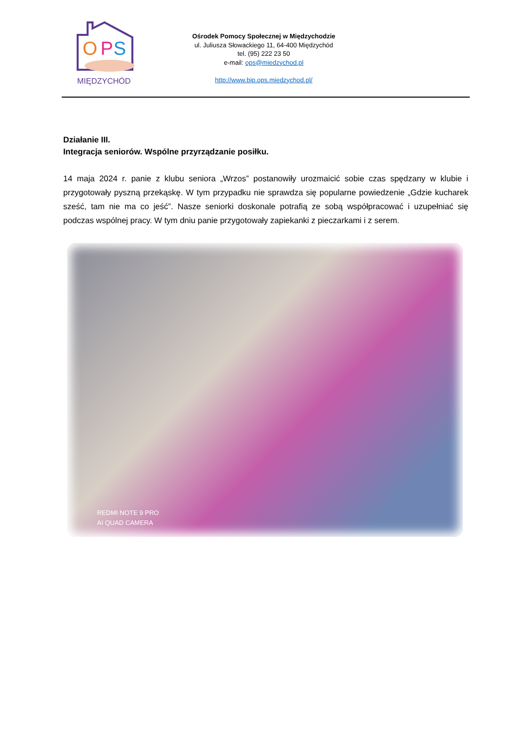O
P
S
MIĘDZYCHÓD
Ośrodek Pomocy Społecznej w Międzychodzie
ul. Juliusza Słowackiego 11, 64-400 Międzychód
tel. (95) 222 23 50
e-mail: ops@miedzychod.pl
http://www.bip.ops.miedzychod.pl/
Działanie III.
Integracja seniorów. Wspólne przyrządzanie posiłku.
14 maja 2024 r. panie z klubu seniora „Wrzos” postanowiły urozmaicić sobie czas spędzany w klubie i przygotowały pyszną przekąskę. W tym przypadku nie sprawdza się popularne powiedzenie „Gdzie kucharek sześć, tam nie ma co jeść”. Nasze seniorki doskonale potrafią ze sobą współpracować i uzupełniać się podczas wspólnej pracy. W tym dniu panie przygotowały zapiekanki z pieczarkami i z serem.
REDMI NOTE 9 PRO
AI QUAD CAMERA